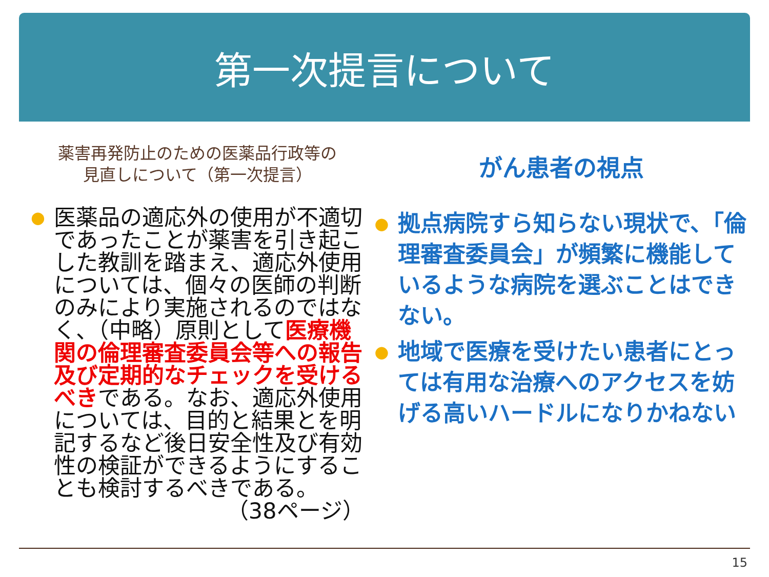第一次提言について
薬害再発防止のための医薬品行政等の
見直しについて（第一次提言）
●
医薬品の適応外の使用が不適切であったことが薬害を引き起こした教訓を踏まえ、適応外使用については、個々の医師の判断のみにより実施されるのではなく、（中略）原則として医療機関の倫理審査委員会等への報告及び定期的なチェックを受けるべきである。なお、適応外使用については、目的と結果とを明記するなど後日安全性及び有効性の検証ができるようにすることも検討するべきである。
（38ページ）
がん患者の視点
●
拠点病院すら知らない現状で、「倫理審査委員会」が頻繁に機能しているような病院を選ぶことはできない。
●
地域で医療を受けたい患者にとっては有用な治療へのアクセスを妨げる高いハードルになりかねない
15